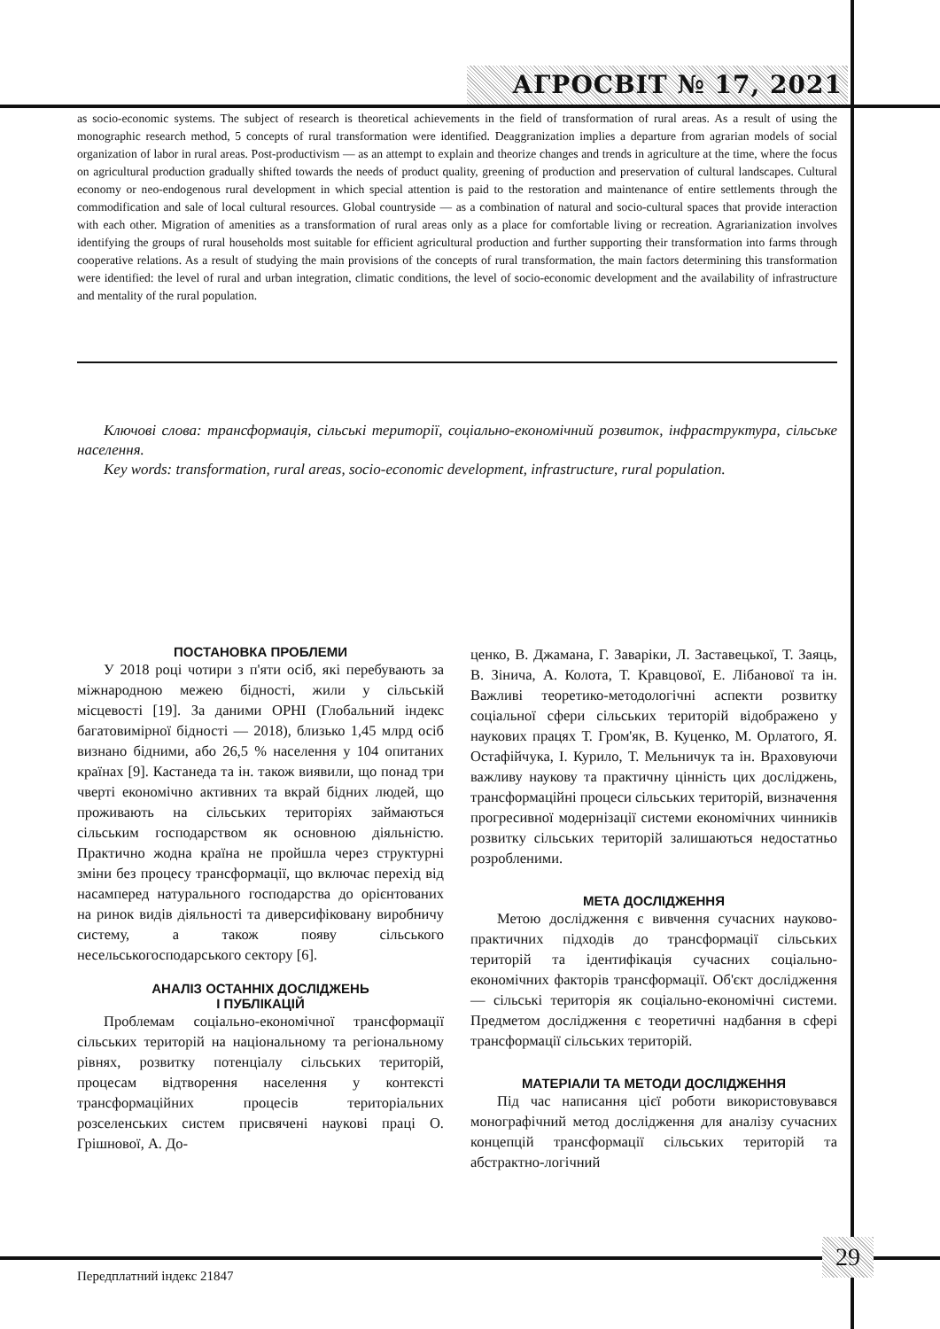АГРОСВІТ № 17, 2021
as socio-economic systems. The subject of research is theoretical achievements in the field of transformation of rural areas. As a result of using the monographic research method, 5 concepts of rural transformation were identified. Deaggranization implies a departure from agrarian models of social organization of labor in rural areas. Post-productivism — as an attempt to explain and theorize changes and trends in agriculture at the time, where the focus on agricultural production gradually shifted towards the needs of product quality, greening of production and preservation of cultural landscapes. Cultural economy or neo-endogenous rural development in which special attention is paid to the restoration and maintenance of entire settlements through the commodification and sale of local cultural resources. Global countryside — as a combination of natural and socio-cultural spaces that provide interaction with each other. Migration of amenities as a transformation of rural areas only as a place for comfortable living or recreation. Agrarianization involves identifying the groups of rural households most suitable for efficient agricultural production and further supporting their transformation into farms through cooperative relations. As a result of studying the main provisions of the concepts of rural transformation, the main factors determining this transformation were identified: the level of rural and urban integration, climatic conditions, the level of socio-economic development and the availability of infrastructure and mentality of the rural population.
Ключові слова: трансформація, сільські території, соціально-економічний розвиток, інфраструктура, сільське населення.
Key words: transformation, rural areas, socio-economic development, infrastructure, rural population.
ПОСТАНОВКА ПРОБЛЕМИ
У 2018 році чотири з п'яти осіб, які перебувають за міжнародною межею бідності, жили у сільській місцевості [19]. За даними OPHI (Глобальний індекс багатовимірної бідності — 2018), близько 1,45 млрд осіб визнано бідними, або 26,5 % населення у 104 опитаних країнах [9]. Кастанеда та ін. також виявили, що понад три чверті економічно активних та вкрай бідних людей, що проживають на сільських територіях займаються сільським господарством як основною діяльністю. Практично жодна країна не пройшла через структурні зміни без процесу трансформації, що включає перехід від насамперед натурального господарства до орієнтованих на ринок видів діяльності та диверсифіковану виробничу систему, а також появу сільського несельськогосподарського сектору [6].
АНАЛІЗ ОСТАННІХ ДОСЛІДЖЕНЬ
І ПУБЛІКАЦІЙ
Проблемам соціально-економічної трансформації сільських територій на національному та регіональному рівнях, розвитку потенціалу сільських територій, процесам відтворення населення у контексті трансформаційних процесів територіальних розселенських систем присвячені наукові праці О. Грішнової, А. До-
ценко, В. Джамана, Г. Заваріки, Л. Заставецької, Т. Заяць, В. Зінича, А. Колота, Т. Кравцової, Е. Лібанової та ін. Важливі теоретико-методологічні аспекти розвитку соціальної сфери сільських територій відображено у наукових працях Т. Гром'як, В. Куценко, М. Орлатого, Я. Остафійчука, І. Курило, Т. Мельничук та ін. Враховуючи важливу наукову та практичну цінність цих досліджень, трансформаційні процеси сільських територій, визначення прогресивної модернізації системи економічних чинників розвитку сільських територій залишаються недостатньо розробленими.
МЕТА ДОСЛІДЖЕННЯ
Метою дослідження є вивчення сучасних науково-практичних підходів до трансформації сільських територій та ідентифікація сучасних соціально-економічних факторів трансформації. Об'єкт дослідження — сільські територія як соціально-економічні системи. Предметом дослідження є теоретичні надбання в сфері трансформації сільських територій.
МАТЕРІАЛИ ТА МЕТОДИ ДОСЛІДЖЕННЯ
Під час написання цієї роботи використовувався монографічний метод дослідження для аналізу сучасних концепцій трансформації сільських територій та абстрактно-логічний
29
Передплатний індекс 21847